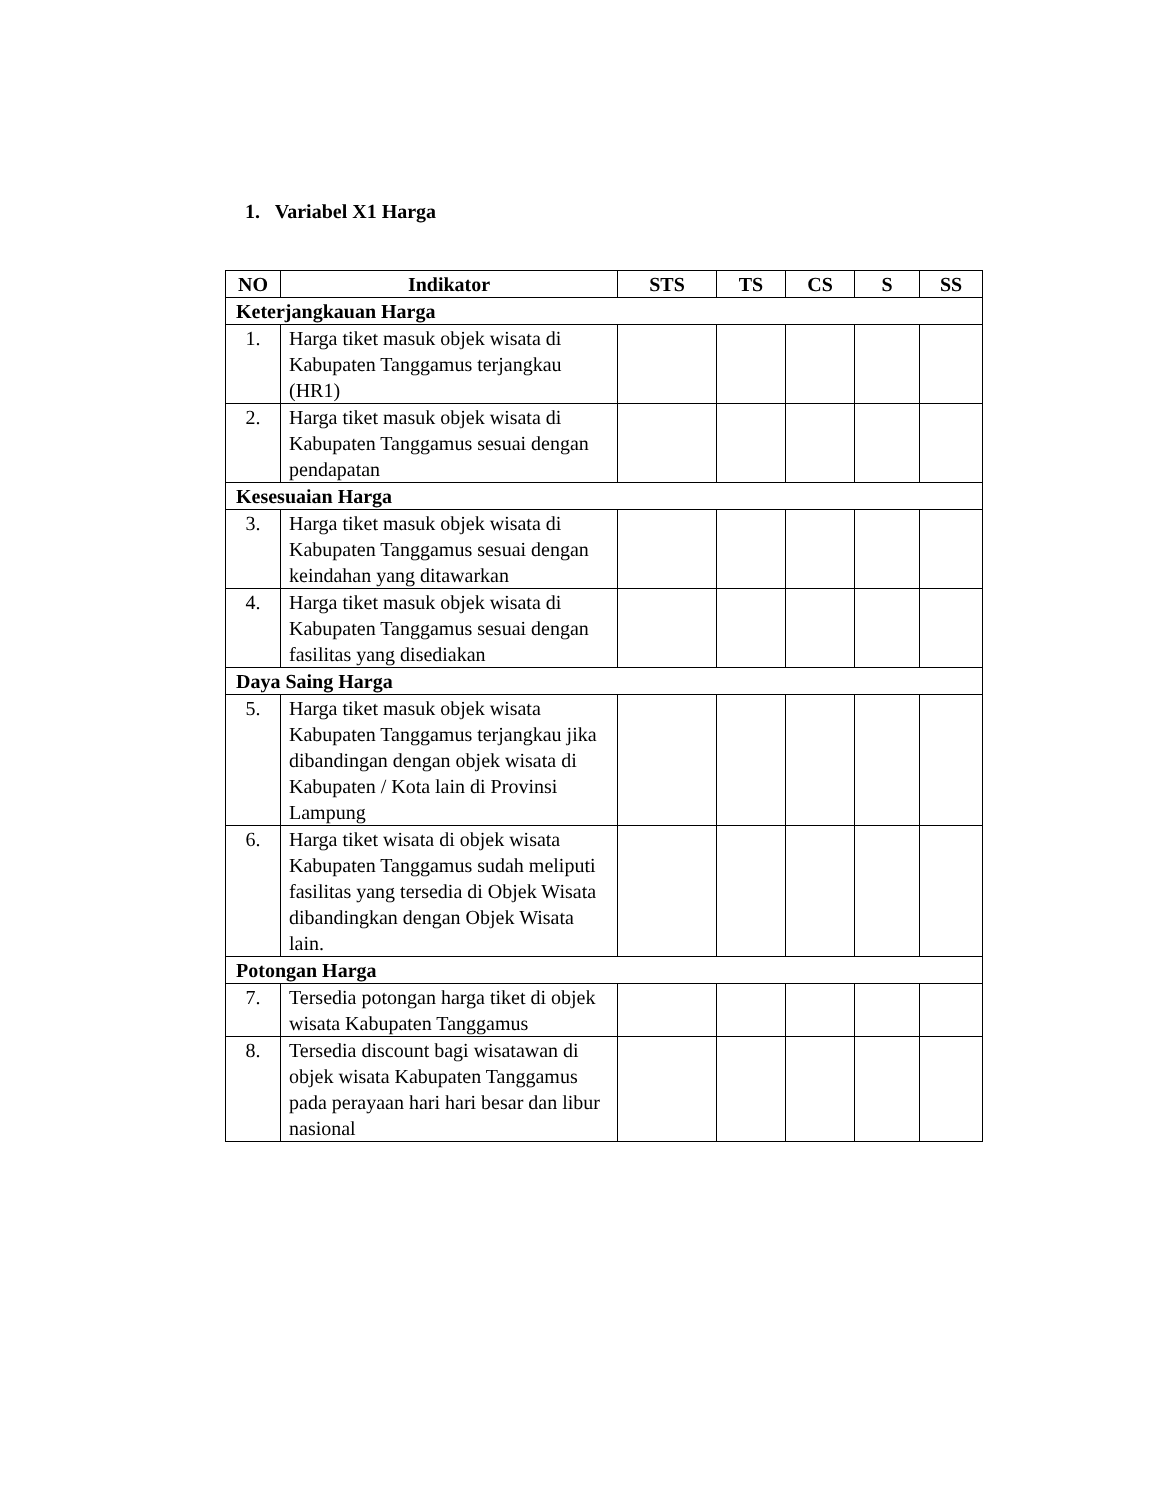1. Variabel X1 Harga
| NO | Indikator | STS | TS | CS | S | SS |
| --- | --- | --- | --- | --- | --- | --- |
| Keterjangkauan Harga | | | | | | |
| 1. | Harga tiket masuk objek wisata di Kabupaten Tanggamus terjangkau (HR1) | | | | | |
| 2. | Harga tiket masuk objek wisata di Kabupaten Tanggamus sesuai dengan pendapatan | | | | | |
| Kesesuaian Harga | | | | | | |
| 3. | Harga tiket masuk objek wisata di Kabupaten Tanggamus sesuai dengan keindahan yang ditawarkan | | | | | |
| 4. | Harga tiket masuk objek wisata di Kabupaten Tanggamus sesuai dengan fasilitas yang disediakan | | | | | |
| Daya Saing Harga | | | | | | |
| 5. | Harga tiket masuk objek wisata Kabupaten Tanggamus terjangkau jika dibandingan dengan objek wisata di Kabupaten / Kota lain di Provinsi Lampung | | | | | |
| 6. | Harga tiket wisata di objek wisata Kabupaten Tanggamus sudah meliputi fasilitas yang tersedia di Objek Wisata dibandingkan dengan Objek Wisata lain. | | | | | |
| Potongan Harga | | | | | | |
| 7. | Tersedia potongan harga tiket di objek wisata Kabupaten Tanggamus | | | | | |
| 8. | Tersedia discount bagi wisatawan di objek wisata Kabupaten Tanggamus pada perayaan hari hari besar dan libur nasional | | | | | |